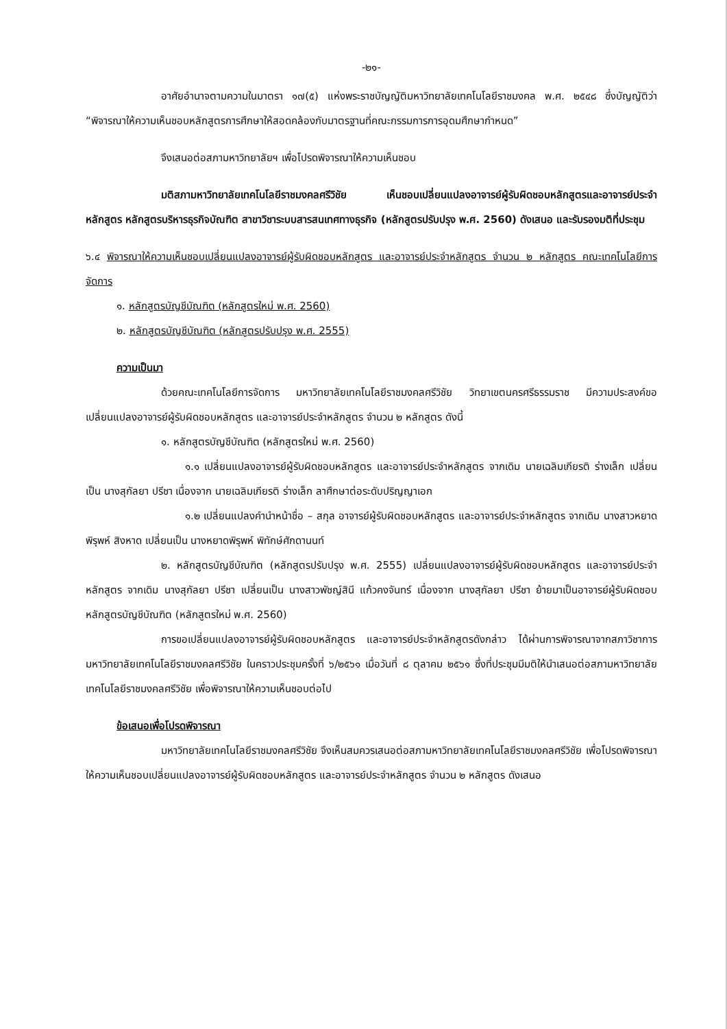-๒๑-
อาศัยอำนาจตามความในมาตรา ๑๗(๕) แห่งพระราชบัญญัติมหาวิทยาลัยเทคโนโลยีราชมงคล พ.ศ. ๒๕๔๘ ซึ่งบัญญัติว่า “พิจารณาให้ความเห็นชอบหลักสูตรการศึกษาให้สอดคล้องกับมาตรฐานที่คณะกรรมการการอุดมศึกษากำหนด”
จึงเสนอต่อสภามหาวิทยาลัยฯ เพื่อโปรดพิจารณาให้ความเห็นชอบ
มติสภามหาวิทยาลัยเทคโนโลยีราชมงคลศรีวิชัย เห็นชอบเปลี่ยนแปลงอาจารย์ผู้รับผิดชอบหลักสูตรและอาจารย์ประจำหลักสูตร หลักสูตรบริหารธุรกิจบัณฑิต สาขาวิชาระบบสารสนเทศทางธุรกิจ (หลักสูตรปรับปรุง พ.ศ. 2560) ดังเสนอ และรับรองมติที่ประชุม
๖.๔ พิจารณาให้ความเห็นชอบเปลี่ยนแปลงอาจารย์ผู้รับผิดชอบหลักสูตร และอาจารย์ประจำหลักสูตร จำนวน ๒ หลักสูตร คณะเทคโนโลยีการจัดการ
๑. หลักสูตรบัญชีบัณฑิต (หลักสูตรใหม่ พ.ศ. 2560)
๒. หลักสูตรบัญชีบัณฑิต (หลักสูตรปรับปรุง พ.ศ. 2555)
ความเป็นมา
ด้วยคณะเทคโนโลยีการจัดการ มหาวิทยาลัยเทคโนโลยีราชมงคลศรีวิชัย วิทยาเขตนครศรีธรรมราช มีความประสงค์ขอเปลี่ยนแปลงอาจารย์ผู้รับผิดชอบหลักสูตร และอาจารย์ประจำหลักสูตร จำนวน ๒ หลักสูตร ดังนี้
๑. หลักสูตรบัญชีบัณฑิต (หลักสูตรใหม่ พ.ศ. 2560)
๑.๑ เปลี่ยนแปลงอาจารย์ผู้รับผิดชอบหลักสูตร และอาจารย์ประจำหลักสูตร จากเดิม นายเฉลิมเกียรติ ร่างเล็ก เปลี่ยนเป็น นางสุกัลยา ปรีชา เนื่องจาก นายเฉลิมเกียรติ ร่างเล็ก ลาศึกษาต่อระดับปริญญาเอก
๑.๒ เปลี่ยนแปลงคำนำหน้าชื่อ – สกุล อาจารย์ผู้รับผิดชอบหลักสูตร และอาจารย์ประจำหลักสูตร จากเดิม นางสาวหยาดพิรุพห์ สิงหาด เปลี่ยนเป็น นางหยาดพิรุพห์ พิทักษ์ศักดานนท์
๒. หลักสูตรบัญชีบัณฑิต (หลักสูตรปรับปรุง พ.ศ. 2555) เปลี่ยนแปลงอาจารย์ผู้รับผิดชอบหลักสูตร และอาจารย์ประจำหลักสูตร จากเดิม นางสุกัลยา ปรีชา เปลี่ยนเป็น นางสาวพัชญ์สินี แก้วคงจันทร์ เนื่องจาก นางสุกัลยา ปรีชา ย้ายมาเป็นอาจารย์ผู้รับผิดชอบหลักสูตรบัญชีบัณฑิต (หลักสูตรใหม่ พ.ศ. 2560)
การขอเปลี่ยนแปลงอาจารย์ผู้รับผิดชอบหลักสูตร และอาจารย์ประจำหลักสูตรดังกล่าว ได้ผ่านการพิจารณาจากสภาวิชาการมหาวิทยาลัยเทคโนโลยีราชมงคลศรีวิชัย ในคราวประชุมครั้งที่ ๖/๒๕๖๑ เมื่อวันที่ ๘ ตุลาคม ๒๕๖๑ ซึ่งที่ประชุมมีมติให้นำเสนอต่อสภามหาวิทยาลัยเทคโนโลยีราชมงคลศรีวิชัย เพื่อพิจารณาให้ความเห็นชอบต่อไป
ข้อเสนอเพื่อโปรดพิจารณา
มหาวิทยาลัยเทคโนโลยีราชมงคลศรีวิชัย จึงเห็นสมควรเสนอต่อสภามหาวิทยาลัยเทคโนโลยีราชมงคลศรีวิชัย เพื่อโปรดพิจารณาให้ความเห็นชอบเปลี่ยนแปลงอาจารย์ผู้รับผิดชอบหลักสูตร และอาจารย์ประจำหลักสูตร จำนวน ๒ หลักสูตร ดังเสนอ